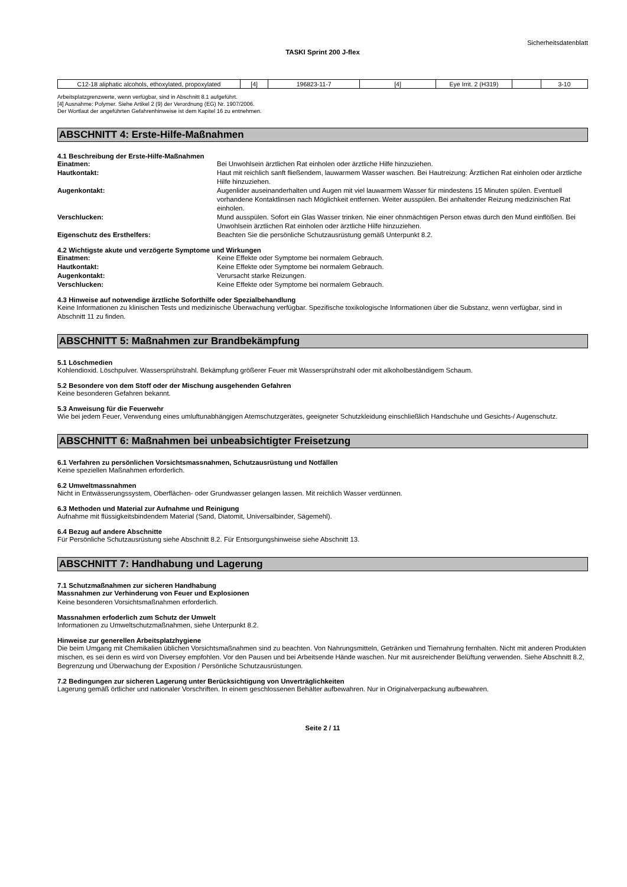Sicherheitsdatenblatt
TASKI Sprint 200 J-flex
| C12-18 aliphatic alcohols, ethoxylated, propoxylated | [4] | 196823-11-7 | [4] | Eye Irrit. 2 (H319) | | 3-10 |
Arbeitsplatzgrenzwerte, wenn verfügbar, sind in Abschnitt 8.1 aufgeführt.
[4] Ausnahme: Polymer. Siehe Artikel 2 (9) der Verordnung (EG) Nr. 1907/2006.
Der Wortlaut der angeführten Gefahrenhinweise ist dem Kapitel 16 zu entnehmen.
ABSCHNITT 4: Erste-Hilfe-Maßnahmen
4.1 Beschreibung der Erste-Hilfe-Maßnahmen
| Einatmen: | Bei Unwohlsein ärztlichen Rat einholen oder ärztliche Hilfe hinzuziehen. |
| Hautkontakt: | Haut mit reichlich sanft fließendem, lauwarmem Wasser waschen. Bei Hautreizung: Ärztlichen Rat einholen oder ärztliche Hilfe hinzuziehen. |
| Augenkontakt: | Augenlider auseinanderhalten und Augen mit viel lauwarmem Wasser für mindestens 15 Minuten spülen. Eventuell vorhandene Kontaktlinsen nach Möglichkeit entfernen. Weiter ausspülen. Bei anhaltender Reizung medizinischen Rat einholen. |
| Verschlucken: | Mund ausspülen. Sofort ein Glas Wasser trinken. Nie einer ohnmächtigen Person etwas durch den Mund einflößen. Bei Unwohlsein ärztlichen Rat einholen oder ärztliche Hilfe hinzuziehen. |
| Eigenschutz des Ersthelfers: | Beachten Sie die persönliche Schutzausrüstung gemäß Unterpunkt 8.2. |
4.2 Wichtigste akute und verzögerte Symptome und Wirkungen
| Einatmen: | Keine Effekte oder Symptome bei normalem Gebrauch. |
| Hautkontakt: | Keine Effekte oder Symptome bei normalem Gebrauch. |
| Augenkontakt: | Verursacht starke Reizungen. |
| Verschlucken: | Keine Effekte oder Symptome bei normalem Gebrauch. |
4.3 Hinweise auf notwendige ärztliche Soforthilfe oder Spezialbehandlung
Keine Informationen zu klinischen Tests und medizinische Überwachung verfügbar. Spezifische toxikologische Informationen über die Substanz, wenn verfügbar, sind in Abschnitt 11 zu finden.
ABSCHNITT 5: Maßnahmen zur Brandbekämpfung
5.1 Löschmedien
Kohlendioxid. Löschpulver. Wassersprühstrahl. Bekämpfung größerer Feuer mit Wassersprühstrahl oder mit alkoholbeständigem Schaum.
5.2 Besondere von dem Stoff oder der Mischung ausgehenden Gefahren
Keine besonderen Gefahren bekannt.
5.3 Anweisung für die Feuerwehr
Wie bei jedem Feuer, Verwendung eines umluftunabhängigen Atemschutzgerätes, geeigneter Schutzkleidung einschließlich Handschuhe und Gesichts-/ Augenschutz.
ABSCHNITT 6: Maßnahmen bei unbeabsichtigter Freisetzung
6.1 Verfahren zu persönlichen Vorsichtsmassnahmen, Schutzausrüstung und Notfällen
Keine speziellen Maßnahmen erforderlich.
6.2 Umweltmassnahmen
Nicht in Entwässerungssystem, Oberflächen- oder Grundwasser gelangen lassen. Mit reichlich Wasser verdünnen.
6.3 Methoden und Material zur Aufnahme und Reinigung
Aufnahme mit flüssigkeitsbindendem Material (Sand, Diatomit, Universalbinder, Sägemehl).
6.4 Bezug auf andere Abschnitte
Für Persönliche Schutzausrüstung siehe Abschnitt 8.2. Für Entsorgungshinweise siehe Abschnitt 13.
ABSCHNITT 7: Handhabung und Lagerung
7.1 Schutzmaßnahmen zur sicheren Handhabung
Massnahmen zur Verhinderung von Feuer und Explosionen
Keine besonderen Vorsichtsmaßnahmen erforderlich.
Massnahmen erfoderlich zum Schutz der Umwelt
Informationen zu Umweltschutzmaßnahmen, siehe Unterpunkt 8.2.
Hinweise zur generellen Arbeitsplatzhygiene
Die beim Umgang mit Chemikalien üblichen Vorsichtsmaßnahmen sind zu beachten. Von Nahrungsmitteln, Getränken und Tiernahrung fernhalten. Nicht mit anderen Produkten mischen, es sei denn es wird von Diversey empfohlen. Vor den Pausen und bei Arbeitsende Hände waschen. Nur mit ausreichender Belüftung verwenden. Siehe Abschnitt 8.2, Begrenzung und Überwachung der Exposition / Persönliche Schutzausrüstungen.
7.2 Bedingungen zur sicheren Lagerung unter Berücksichtigung von Unverträglichkeiten
Lagerung gemäß örtlicher und nationaler Vorschriften. In einem geschlossenen Behälter aufbewahren. Nur in Originalverpackung aufbewahren.
Seite 2 / 11